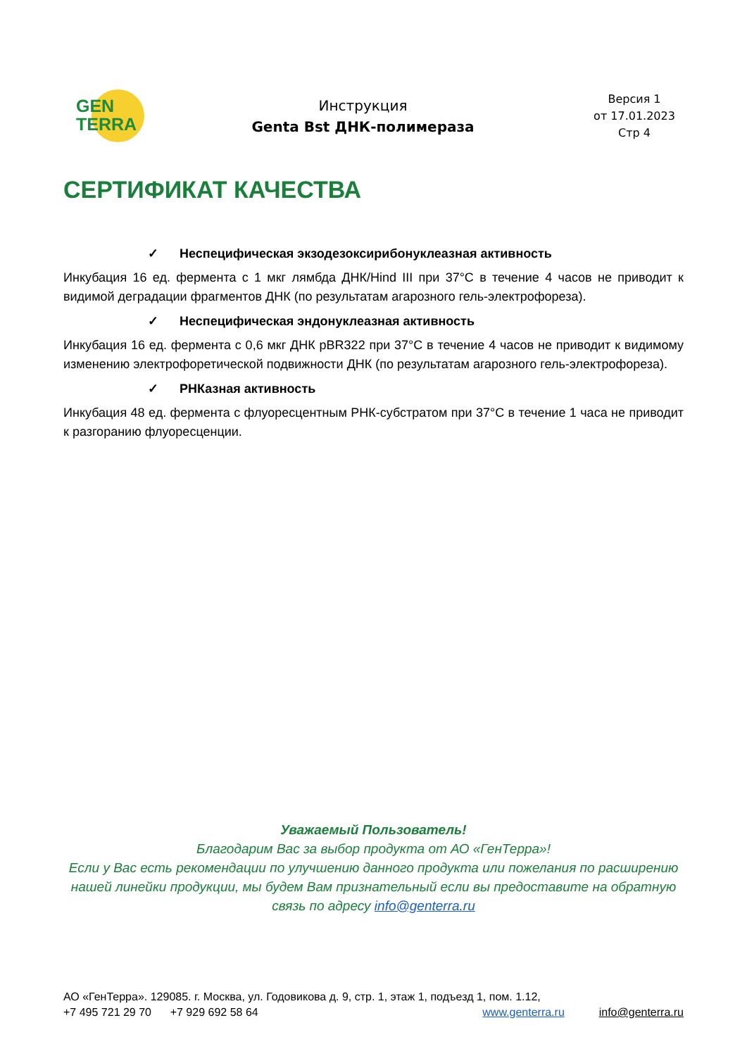GEN
TERRA
Инструкция
Genta Bst ДНК-полимераза
Версия 1
от 17.01.2023
Стр 4
СЕРТИФИКАТ КАЧЕСТВА
✓ Неспецифическая экзодезоксирибонуклеазная активность
Инкубация 16 ед. фермента с 1 мкг лямбда ДНК/Hind III при 37°C в течение 4 часов не приводит к видимой деградации фрагментов ДНК (по результатам агарозного гель-электрофореза).
✓ Неспецифическая эндонуклеазная активность
Инкубация 16 ед. фермента с 0,6 мкг ДНК pBR322 при 37°C в течение 4 часов не приводит к видимому изменению электрофоретической подвижности ДНК (по результатам агарозного гель-электрофореза).
✓ РНКазная активность
Инкубация 48 ед. фермента с флуоресцентным РНК-субстратом при 37°C в течение 1 часа не приводит к разгоранию флуоресценции.
Уважаемый Пользователь!
Благодарим Вас за выбор продукта от АО «ГенТерра»!
Если у Вас есть рекомендации по улучшению данного продукта или пожелания по расширению нашей линейки продукции, мы будем Вам признательный если вы предоставите на обратную связь по адресу info@genterra.ru
АО «ГенТерра». 129085. г. Москва, ул. Годовикова д. 9, стр. 1, этаж 1, подъезд 1, пом. 1.12,
+7 495 721 29 70 +7 929 692 58 64 www.genterra.ru info@genterra.ru